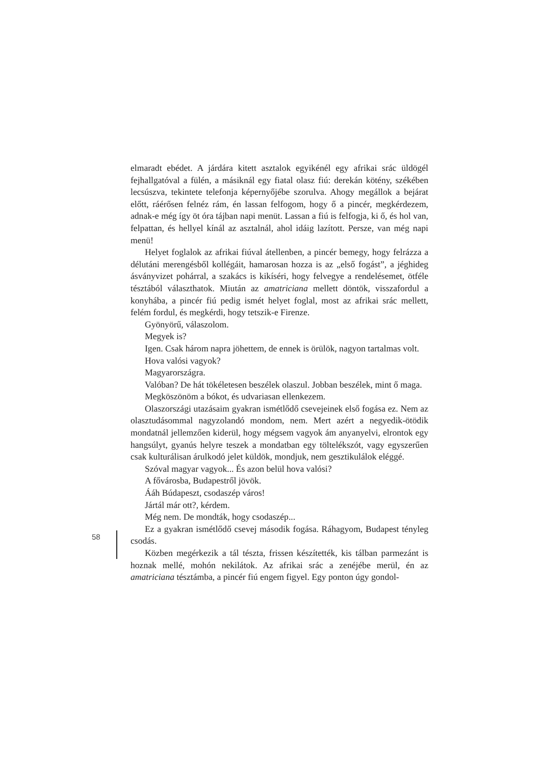elmaradt ebédet. A járdára kitett asztalok egyikénél egy afrikai srác üldögél fejhallgatóval a fülén, a másiknál egy fiatal olasz fiú: derekán kötény, székében lecsúszva, tekintete telefonja képernyőjébe szorulva. Ahogy megállok a bejárat előtt, ráérősen felnéz rám, én lassan felfogom, hogy ő a pincér, megkérdezem, adnak-e még így öt óra tájban napi menüt. Lassan a fiú is felfogja, ki ő, és hol van, felpattan, és hellyel kínál az asztalnál, ahol idáig lazított. Persze, van még napi menü!
Helyet foglalok az afrikai fiúval átellenben, a pincér bemegy, hogy felrázza a délutáni merengésből kollégáit, hamarosan hozza is az „első fogást”, a jéghideg ásványvizet pohárral, a szakács is kikíséri, hogy felvegye a rendelésemet, ötféle tésztából választhatok. Miután az amatriciana mellett döntök, visszafordul a konyhába, a pincér fiú pedig ismét helyet foglal, most az afrikai srác mellett, felém fordul, és megkérdi, hogy tetszik-e Firenze.
Gyönyörű, válaszolom.
Megyek is?
Igen. Csak három napra jöhettem, de ennek is örülök, nagyon tartalmas volt.
Hova valósi vagyok?
Magyarországra.
Valóban? De hát tökéletesen beszélek olaszul. Jobban beszélek, mint ő maga.
Megköszönöm a bókot, és udvariasan ellenkezem.
Olaszországi utazásaim gyakran ismétlődő csevejeinek első fogása ez. Nem az olasztudásommal nagyzolandó mondom, nem. Mert azért a negyedik-ötödik mondatnál jellemzően kiderül, hogy mégsem vagyok ám anyanyelvi, elrontok egy hangsúlyt, gyanús helyre teszek a mondatban egy töltelékszót, vagy egyszerűen csak kulturálisan árulkodó jelet küldök, mondjuk, nem gesztikulálok eléggé.
Szóval magyar vagyok... És azon belül hova valósi?
A fővárosba, Budapestről jövök.
Ááh Búdapeszt, csodaszép város!
Jártál már ott?, kérdem.
Még nem. De mondták, hogy csodaszép...
Ez a gyakran ismétlődő csevej második fogása. Ráhagyom, Budapest tényleg csodás.
Közben megérkezik a tál tészta, frissen készítették, kis tálban parmezánt is hoznak mellé, mohón nekilátok. Az afrikai srác a zenéjébe merül, én az amatriciana tésztámba, a pincér fiú engem figyel. Egy ponton úgy gondol-
58